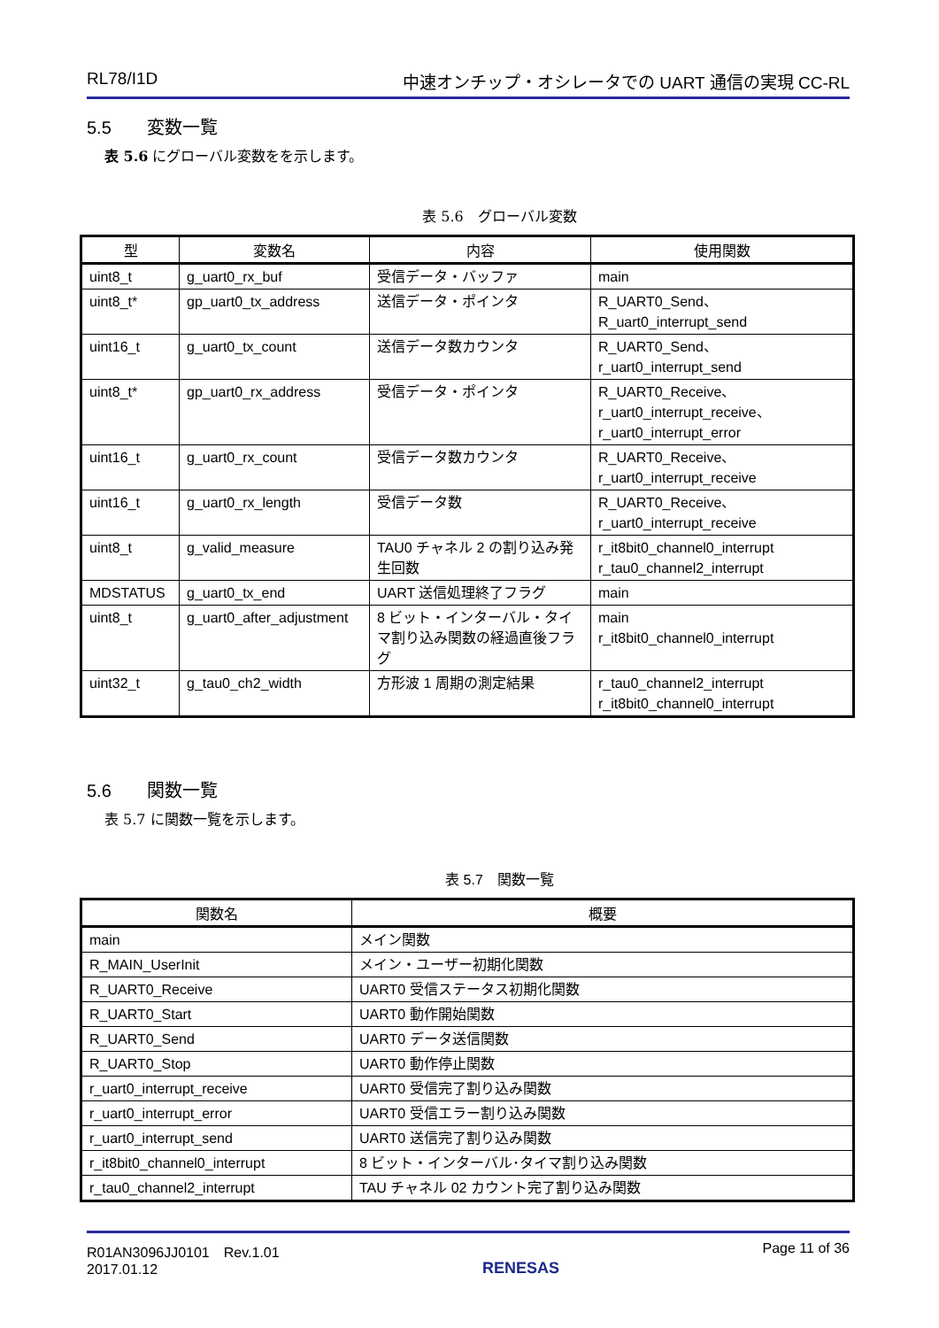RL78/I1D 中速オンチップ・オシレータでの UART 通信の実現 CC-RL
5.5 変数一覧
表 5.6 にグローバル変数をを示します。
表 5.6　グローバル変数
| 型 | 変数名 | 内容 | 使用関数 |
| --- | --- | --- | --- |
| uint8_t | g_uart0_rx_buf | 受信データ・バッファ | main |
| uint8_t* | gp_uart0_tx_address | 送信データ・ポインタ | R_UART0_Send、 R_uart0_interrupt_send |
| uint16_t | g_uart0_tx_count | 送信データ数カウンタ | R_UART0_Send、 r_uart0_interrupt_send |
| uint8_t* | gp_uart0_rx_address | 受信データ・ポインタ | R_UART0_Receive、 r_uart0_interrupt_receive、 r_uart0_interrupt_error |
| uint16_t | g_uart0_rx_count | 受信データ数カウンタ | R_UART0_Receive、 r_uart0_interrupt_receive |
| uint16_t | g_uart0_rx_length | 受信データ数 | R_UART0_Receive、 r_uart0_interrupt_receive |
| uint8_t | g_valid_measure | TAU0 チャネル 2 の割り込み発生回数 | r_it8bit0_channel0_interrupt r_tau0_channel2_interrupt |
| MDSTATUS | g_uart0_tx_end | UART 送信処理終了フラグ | main |
| uint8_t | g_uart0_after_adjustment | 8 ビット・インターバル・タイマ割り込み関数の経過直後フラグ | main r_it8bit0_channel0_interrupt |
| uint32_t | g_tau0_ch2_width | 方形波 1 周期の測定結果 | r_tau0_channel2_interrupt r_it8bit0_channel0_interrupt |
5.6 関数一覧
表 5.7 に関数一覧を示します。
表 5.7　関数一覧
| 関数名 | 概要 |
| --- | --- |
| main | メイン関数 |
| R_MAIN_UserInit | メイン・ユーザー初期化関数 |
| R_UART0_Receive | UART0 受信ステータス初期化関数 |
| R_UART0_Start | UART0 動作開始関数 |
| R_UART0_Send | UART0 データ送信関数 |
| R_UART0_Stop | UART0 動作停止関数 |
| r_uart0_interrupt_receive | UART0 受信完了割り込み関数 |
| r_uart0_interrupt_error | UART0 受信エラー割り込み関数 |
| r_uart0_interrupt_send | UART0 送信完了割り込み関数 |
| r_it8bit0_channel0_interrupt | 8 ビット・インターバル･タイマ割り込み関数 |
| r_tau0_channel2_interrupt | TAU チャネル 02 カウント完了割り込み関数 |
R01AN3096JJ0101　Rev.1.01
2017.01.12
RENESAS Page 11 of 36